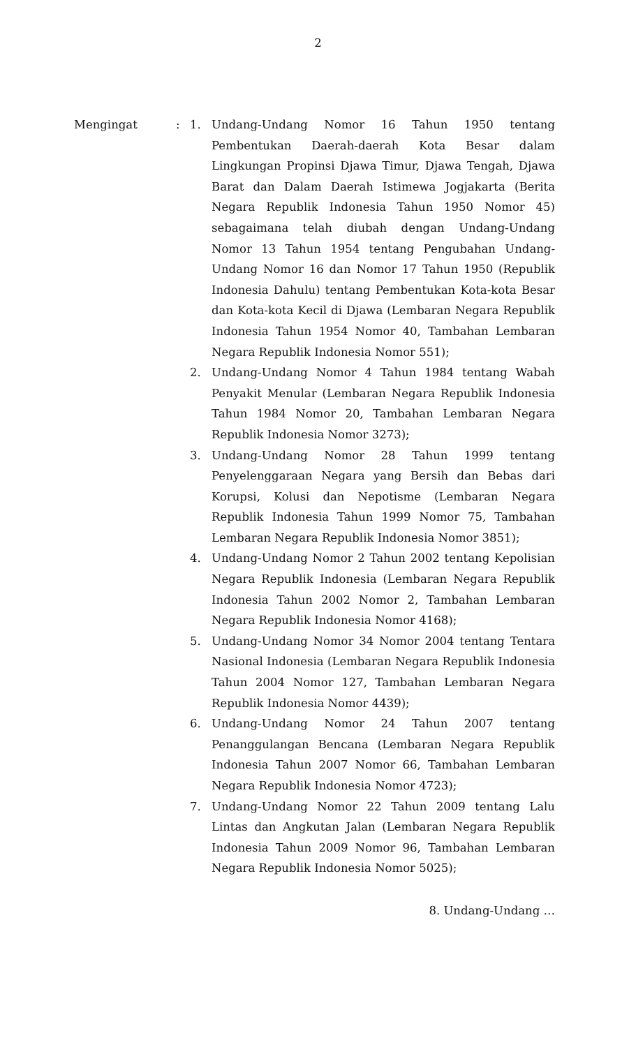2
Mengingat : 1. Undang-Undang Nomor 16 Tahun 1950 tentang Pembentukan Daerah-daerah Kota Besar dalam Lingkungan Propinsi Djawa Timur, Djawa Tengah, Djawa Barat dan Dalam Daerah Istimewa Jogjakarta (Berita Negara Republik Indonesia Tahun 1950 Nomor 45) sebagaimana telah diubah dengan Undang-Undang Nomor 13 Tahun 1954 tentang Pengubahan Undang-Undang Nomor 16 dan Nomor 17 Tahun 1950 (Republik Indonesia Dahulu) tentang Pembentukan Kota-kota Besar dan Kota-kota Kecil di Djawa (Lembaran Negara Republik Indonesia Tahun 1954 Nomor 40, Tambahan Lembaran Negara Republik Indonesia Nomor 551);
2. Undang-Undang Nomor 4 Tahun 1984 tentang Wabah Penyakit Menular (Lembaran Negara Republik Indonesia Tahun 1984 Nomor 20, Tambahan Lembaran Negara Republik Indonesia Nomor 3273);
3. Undang-Undang Nomor 28 Tahun 1999 tentang Penyelenggaraan Negara yang Bersih dan Bebas dari Korupsi, Kolusi dan Nepotisme (Lembaran Negara Republik Indonesia Tahun 1999 Nomor 75, Tambahan Lembaran Negara Republik Indonesia Nomor 3851);
4. Undang-Undang Nomor 2 Tahun 2002 tentang Kepolisian Negara Republik Indonesia (Lembaran Negara Republik Indonesia Tahun 2002 Nomor 2, Tambahan Lembaran Negara Republik Indonesia Nomor 4168);
5. Undang-Undang Nomor 34 Nomor 2004 tentang Tentara Nasional Indonesia (Lembaran Negara Republik Indonesia Tahun 2004 Nomor 127, Tambahan Lembaran Negara Republik Indonesia Nomor 4439);
6. Undang-Undang Nomor 24 Tahun 2007 tentang Penanggulangan Bencana (Lembaran Negara Republik Indonesia Tahun 2007 Nomor 66, Tambahan Lembaran Negara Republik Indonesia Nomor 4723);
7. Undang-Undang Nomor 22 Tahun 2009 tentang Lalu Lintas dan Angkutan Jalan (Lembaran Negara Republik Indonesia Tahun 2009 Nomor 96, Tambahan Lembaran Negara Republik Indonesia Nomor 5025);
8. Undang-Undang …